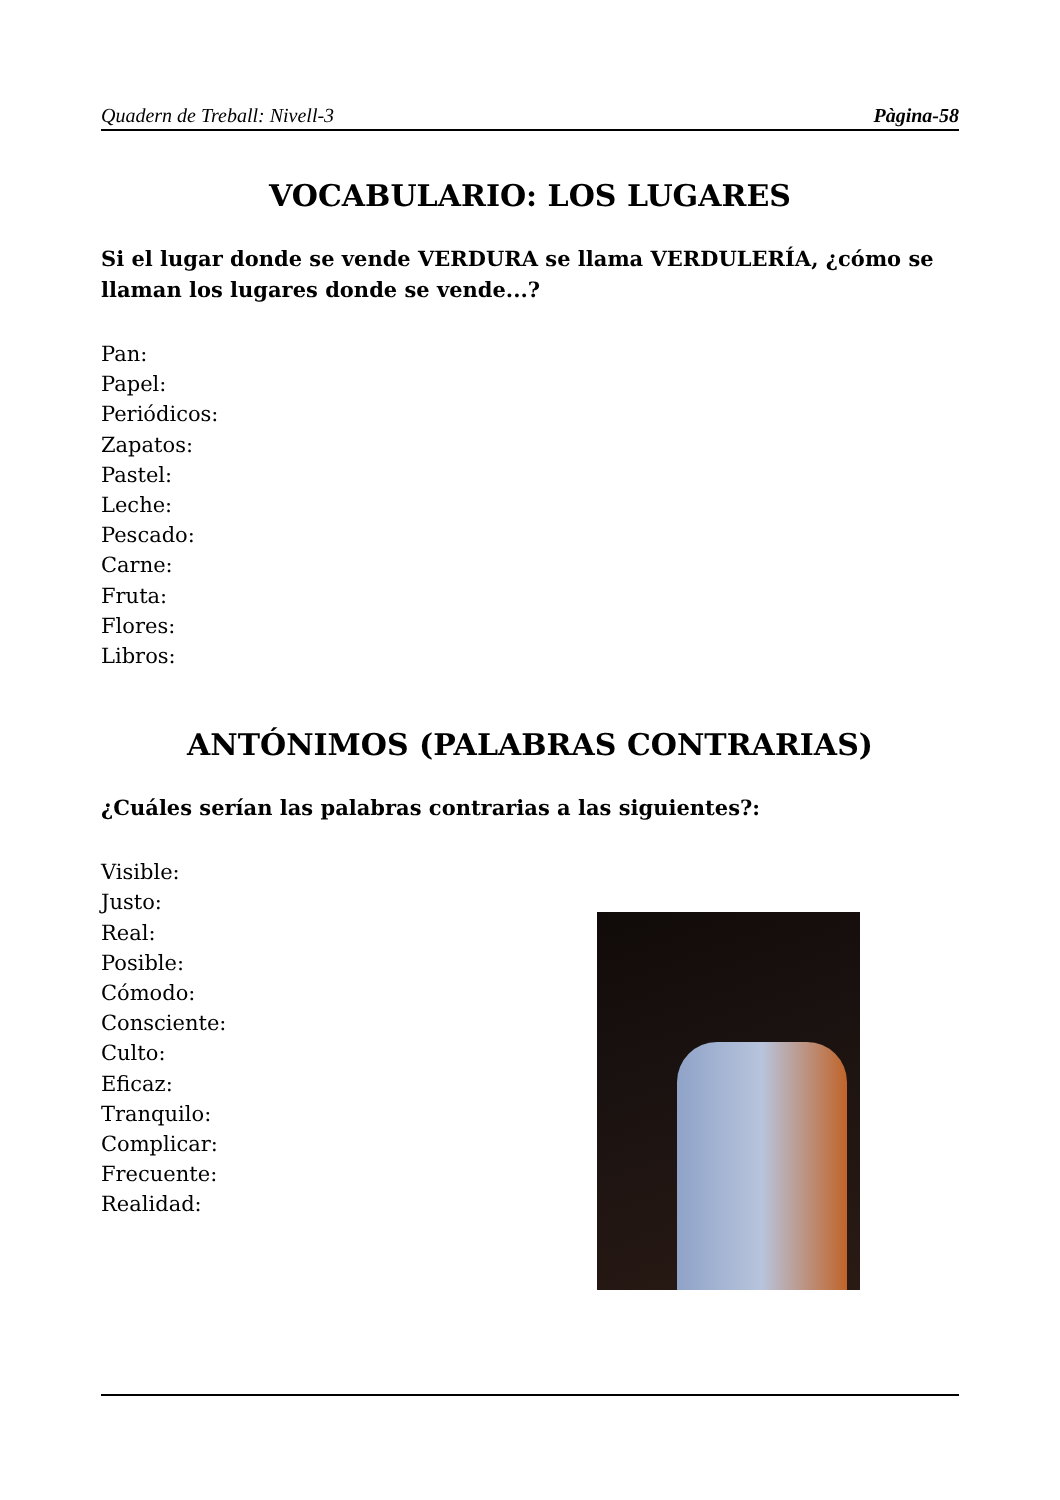Quadern de Treball: Nivell-3 Pàgina-58
VOCABULARIO: LOS LUGARES
Si el lugar donde se vende VERDURA se llama VERDULERÍA, ¿cómo se llaman los lugares donde se vende...?
Pan:
Papel:
Periódicos:
Zapatos:
Pastel:
Leche:
Pescado:
Carne:
Fruta:
Flores:
Libros:
ANTÓNIMOS (PALABRAS CONTRARIAS)
¿Cuáles serían las palabras contrarias a las siguientes?:
Visible:
Justo:
Real:
Posible:
Cómodo:
Consciente:
Culto:
Eficaz:
Tranquilo:
Complicar:
Frecuente:
Realidad: